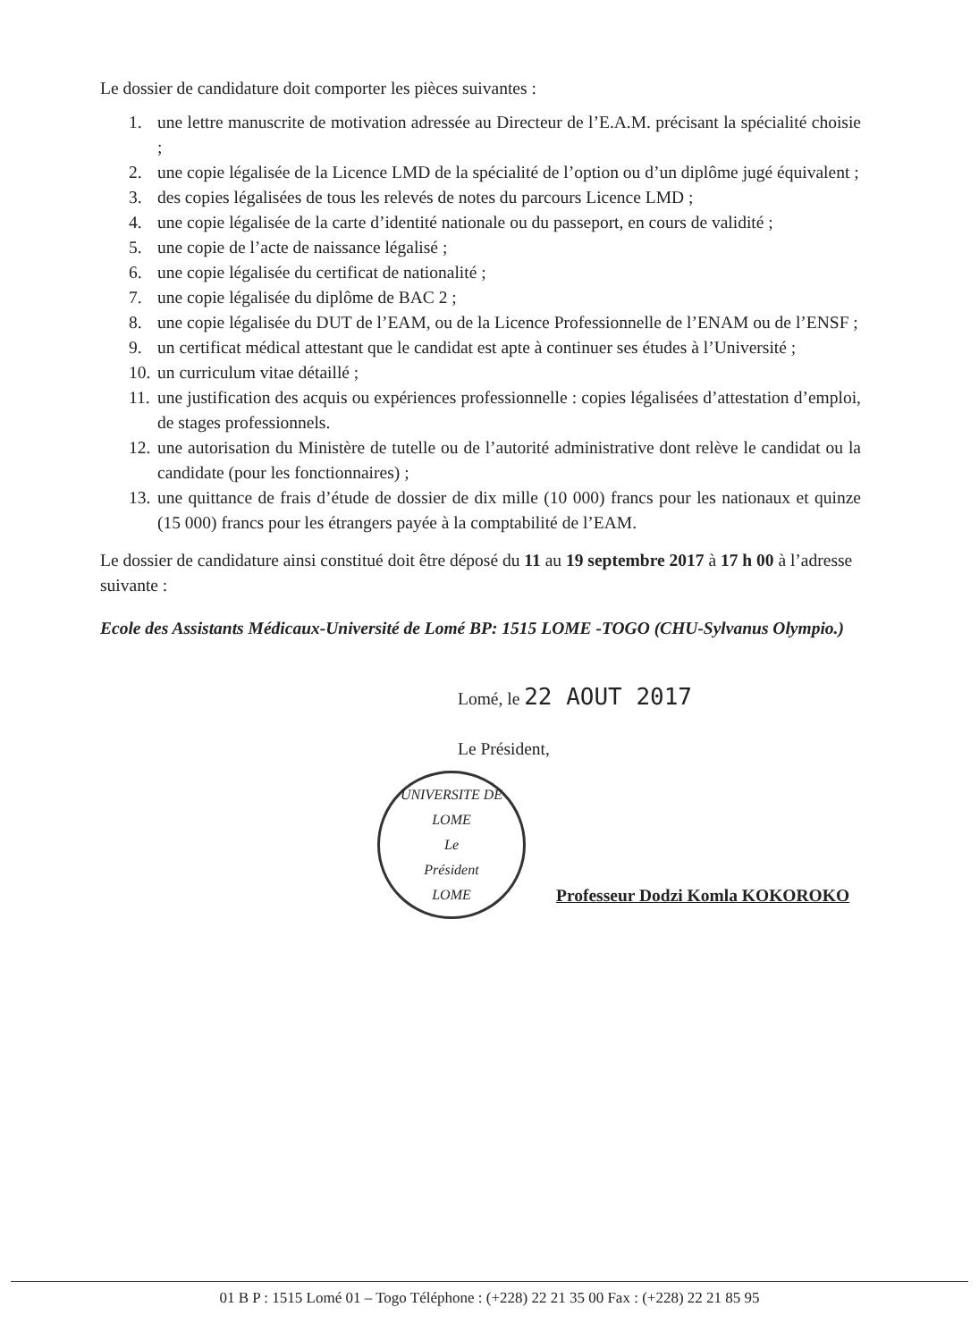Le dossier de candidature doit comporter les pièces suivantes :
1. une lettre manuscrite de motivation adressée au Directeur de l’E.A.M. précisant la spécialité choisie ;
2. une copie légalisée de la Licence LMD de la spécialité de l’option ou d’un diplôme jugé équivalent ;
3. des copies légalisées de tous les relevés de notes du parcours Licence LMD ;
4. une copie légalisée de la carte d’identité nationale ou du passeport, en cours de validité ;
5. une copie de l’acte de naissance légalisé ;
6. une copie légalisée du certificat de nationalité ;
7. une copie légalisée du diplôme de BAC 2 ;
8. une copie légalisée du DUT de l’EAM, ou de la Licence Professionnelle de l’ENAM ou de l’ENSF ;
9. un certificat médical attestant que le candidat est apte à continuer ses études à l’Université ;
10. un curriculum vitae détaillé ;
11. une justification des acquis ou expériences professionnelle : copies légalisées d’attestation d’emploi, de stages professionnels.
12. une autorisation du Ministère de tutelle ou de l’autorité administrative dont relève le candidat ou la candidate (pour les fonctionnaires) ;
13. une quittance de frais d’étude de dossier de dix mille (10 000) francs pour les nationaux et quinze (15 000) francs pour les étrangers payée à la comptabilité de l’EAM.
Le dossier de candidature ainsi constitué doit être déposé du 11 au 19 septembre 2017 à 17 h 00 à l’adresse suivante :
Ecole des Assistants Médicaux-Université de Lomé BP: 1515 LOME -TOGO (CHU-Sylvanus Olympio.)
Lomé, le 22 AOUT 2017
Le Président,
UNIVERSITE DE LOME
Le
Président
LOME
Professeur Dodzi Komla KOKOROKO
01 B P : 1515 Lomé 01 – Togo Téléphone : (+228) 22 21 35 00 Fax : (+228) 22 21 85 95